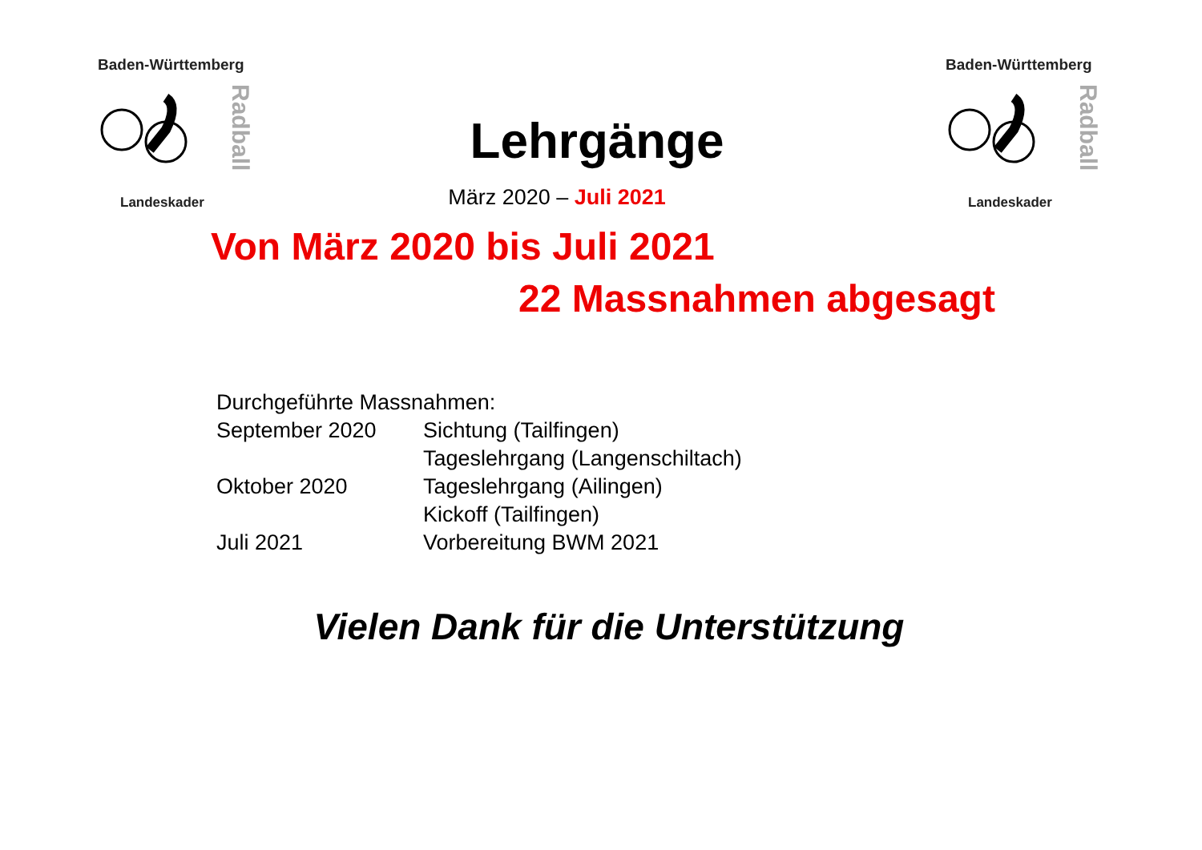Baden-Württemberg
Landeskader
Radball
Baden-Württemberg
Landeskader
Radball
Lehrgänge
März 2020 – Juli 2021
Von März 2020 bis Juli 2021
22 Massnahmen abgesagt
| Durchgeführte Massnahmen: | |
| September 2020 | Sichtung (Tailfingen) |
| | Tageslehrgang (Langenschiltach) |
| Oktober 2020 | Tageslehrgang (Ailingen) |
| | Kickoff (Tailfingen) |
| Juli 2021 | Vorbereitung BWM 2021 |
Vielen Dank für die Unterstützung